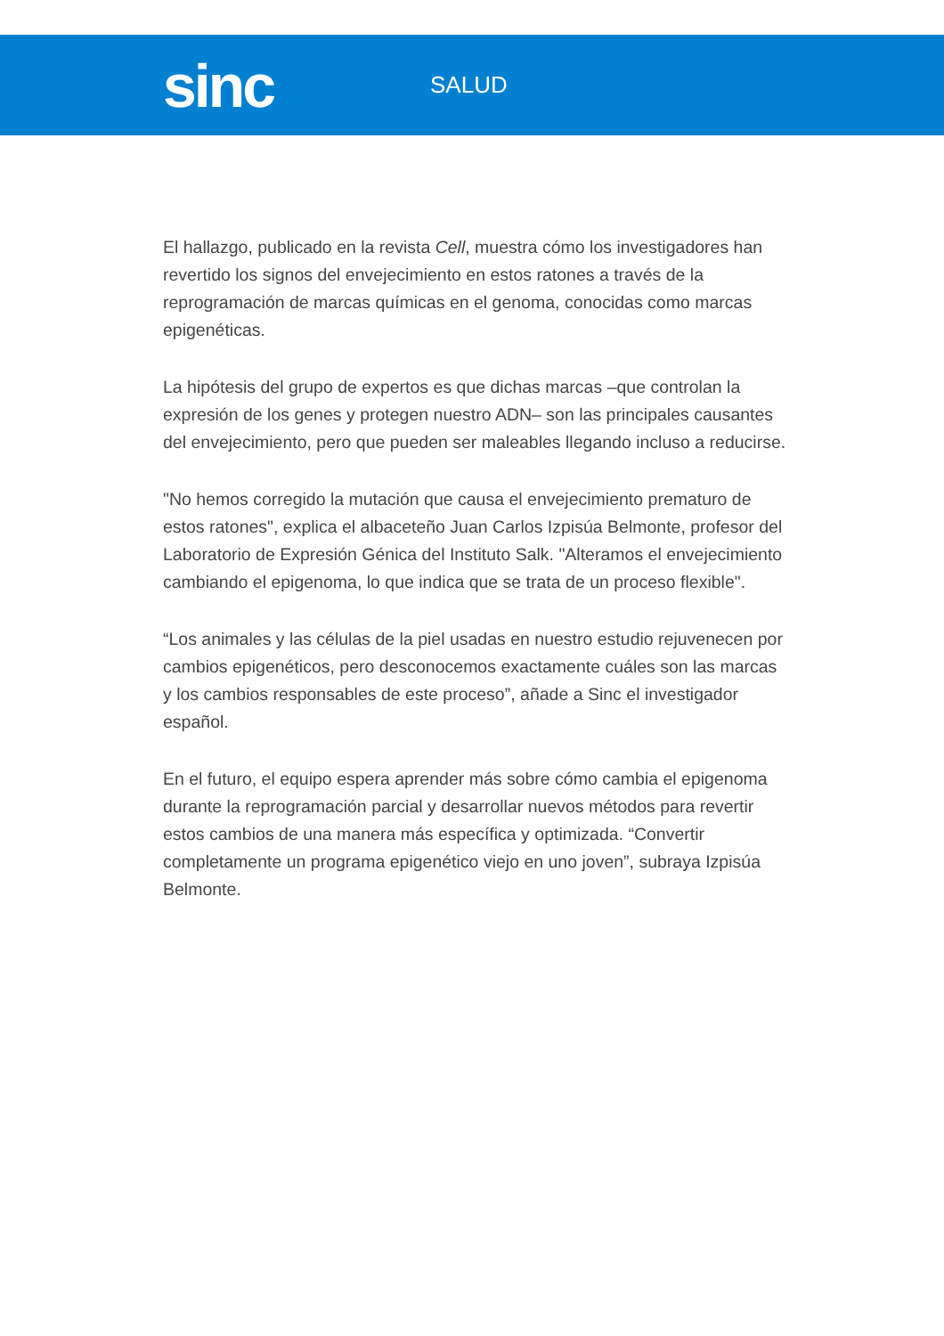sinc
SALUD
El hallazgo, publicado en la revista Cell, muestra cómo los investigadores han revertido los signos del envejecimiento en estos ratones a través de la reprogramación de marcas químicas en el genoma, conocidas como marcas epigenéticas.
La hipótesis del grupo de expertos es que dichas marcas –que controlan la expresión de los genes y protegen nuestro ADN– son las principales causantes del envejecimiento, pero que pueden ser maleables llegando incluso a reducirse.
"No hemos corregido la mutación que causa el envejecimiento prematuro de estos ratones", explica el albaceteño Juan Carlos Izpisúa Belmonte, profesor del Laboratorio de Expresión Génica del Instituto Salk. "Alteramos el envejecimiento cambiando el epigenoma, lo que indica que se trata de un proceso flexible".
“Los animales y las células de la piel usadas en nuestro estudio rejuvenecen por cambios epigenéticos, pero desconocemos exactamente cuáles son las marcas y los cambios responsables de este proceso”, añade a Sinc el investigador español.
En el futuro, el equipo espera aprender más sobre cómo cambia el epigenoma durante la reprogramación parcial y desarrollar nuevos métodos para revertir estos cambios de una manera más específica y optimizada. “Convertir completamente un programa epigenético viejo en uno joven”, subraya Izpisúa Belmonte.